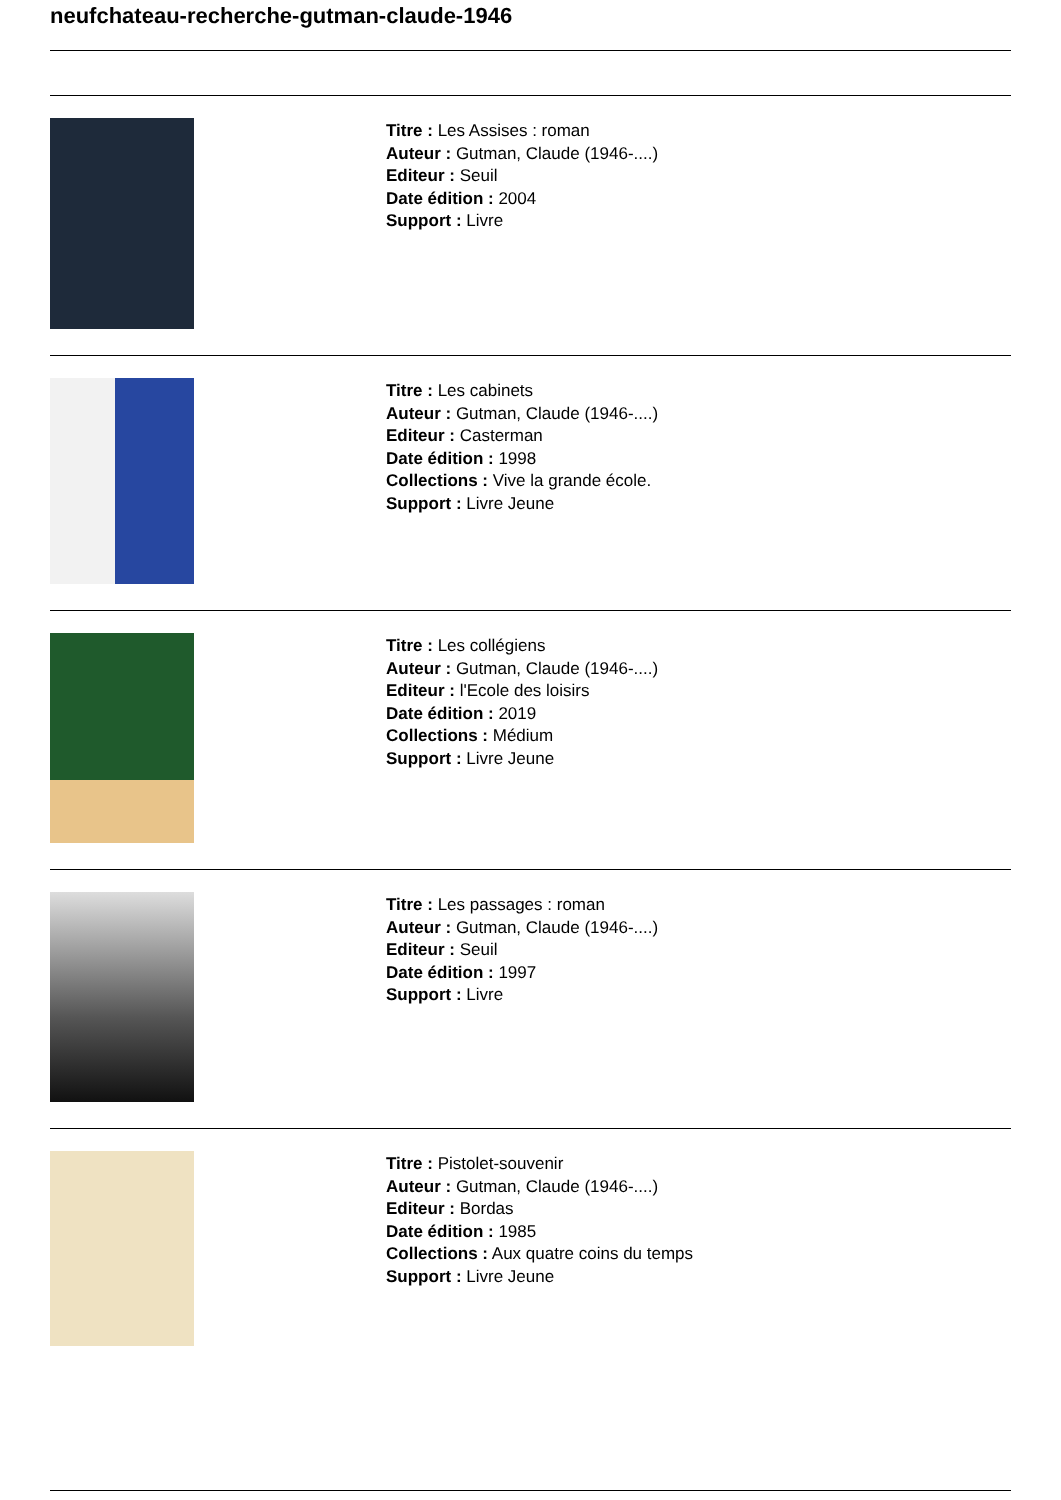neufchateau-recherche-gutman-claude-1946
Titre : Les Assises : roman
Auteur : Gutman, Claude (1946-....)
Editeur : Seuil
Date édition : 2004
Support : Livre
Titre : Les cabinets
Auteur : Gutman, Claude (1946-....)
Editeur : Casterman
Date édition : 1998
Collections : Vive la grande école.
Support : Livre Jeune
Titre : Les collégiens
Auteur : Gutman, Claude (1946-....)
Editeur : l'Ecole des loisirs
Date édition : 2019
Collections : Médium
Support : Livre Jeune
Titre : Les passages : roman
Auteur : Gutman, Claude (1946-....)
Editeur : Seuil
Date édition : 1997
Support : Livre
Titre : Pistolet-souvenir
Auteur : Gutman, Claude (1946-....)
Editeur : Bordas
Date édition : 1985
Collections : Aux quatre coins du temps
Support : Livre Jeune